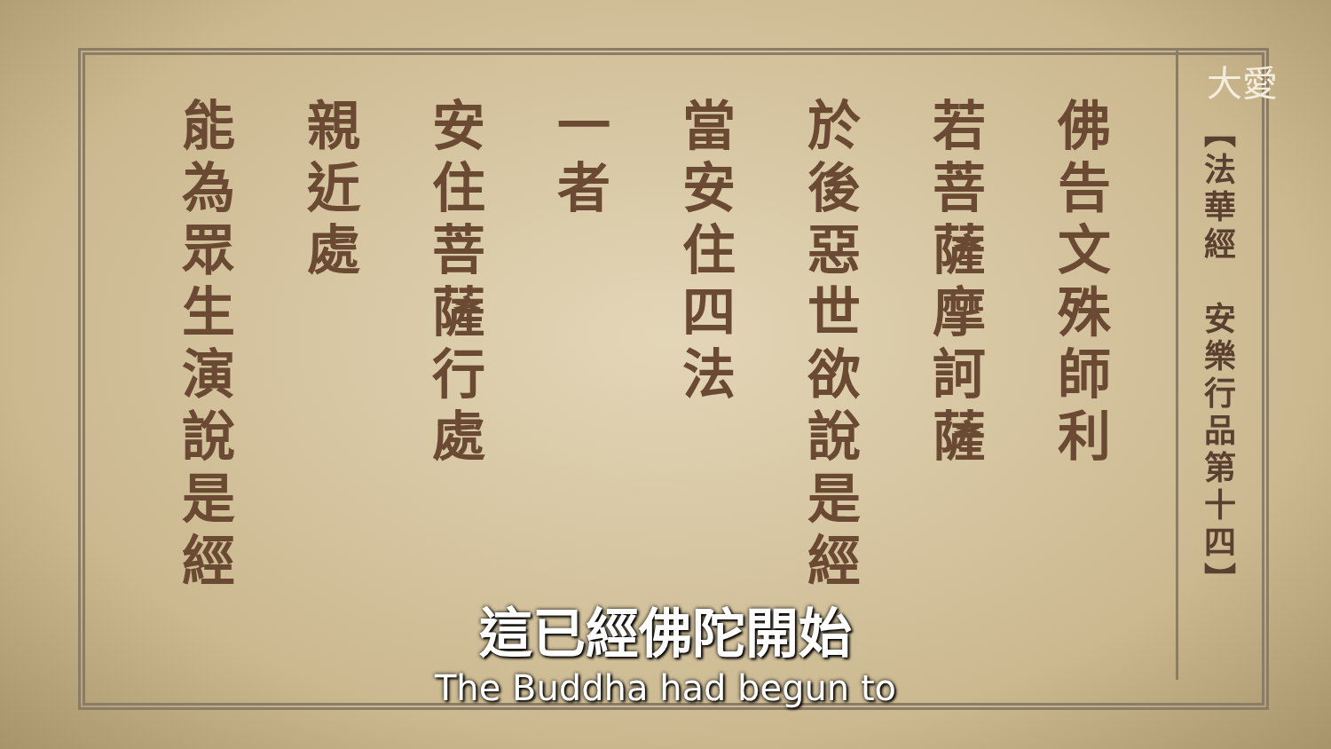大愛
【法華經　安樂行品第十四】
佛告文殊師利
若菩薩摩訶薩
於後惡世欲說是經
當安住四法
一者
安住菩薩行處
親近處
能為眾生演說是經
這已經佛陀開始
The Buddha had begun to